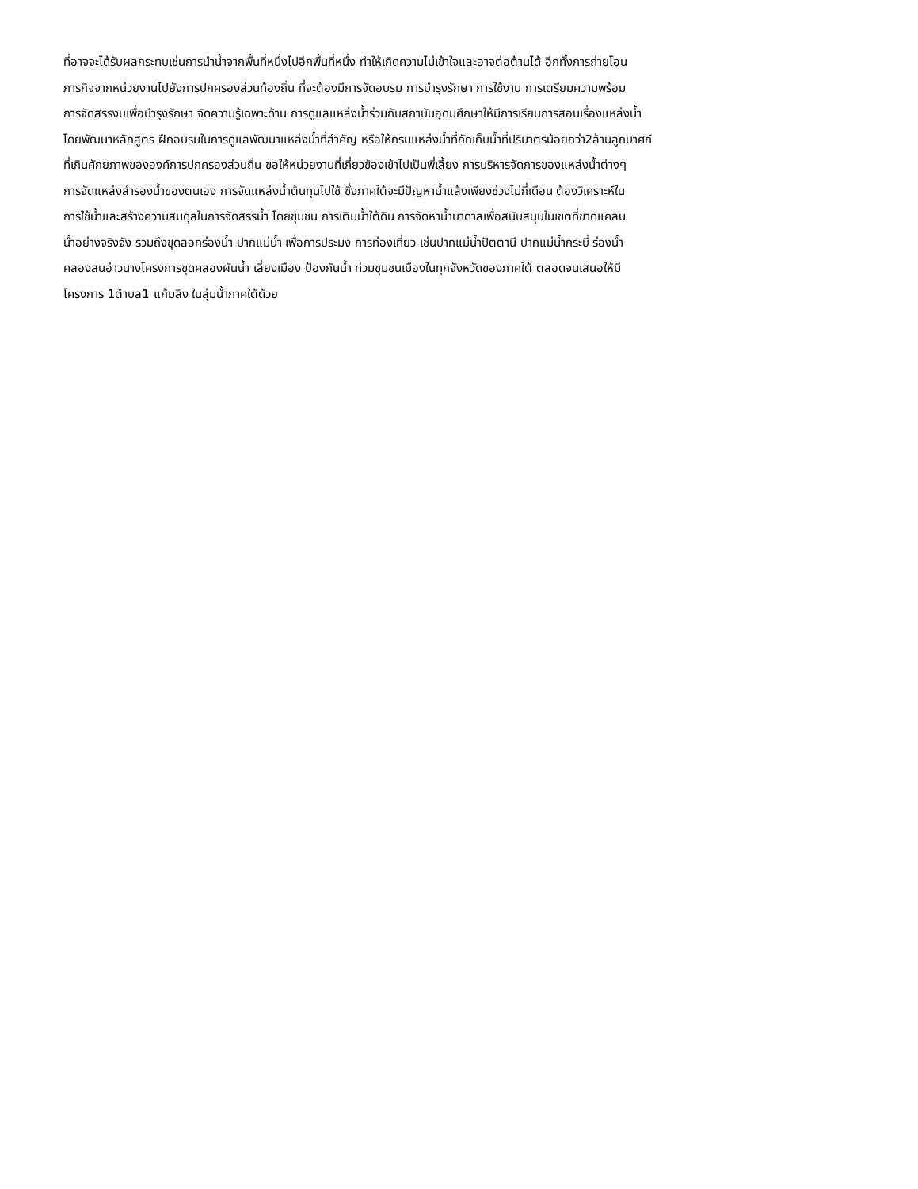ที่อาจจะได้รับผลกระทบเช่นการนำน้ำจากพื้นที่หนึ่งไปอีกพื้นที่หนึ่ง ทำให้เกิดความไม่เข้าใจและอาจต่อต้านได้ อีกทั้งการถ่ายโอน
ภารกิจจากหน่วยงานไปยังการปกครองส่วนท้องถิ่น ที่จะต้องมีการจัดอบรม การบำรุงรักษา การใช้งาน การเตรียมความพร้อม
การจัดสรรงบเพื่อบำรุงรักษา จัดความรู้เฉพาะด้าน การดูแลแหล่งน้ำร่วมกับสถาบันอุดมศึกษาให้มีการเรียนการสอนเรื่องแหล่งน้ำ
โดยพัฒนาหลักสูตร ฝึกอบรมในการดูแลพัฒนาแหล่งน้ำที่สำคัญ หรือให้กรมแหล่งน้ำที่กักเก็บน้ำที่ปริมาตรน้อยกว่า2ล้านลูกบาศก์
ที่เกินศักยภาพขององค์การปกครองส่วนถิ่น ขอให้หน่วยงานที่เกี่ยวข้องเข้าไปเป็นพี่เลี้ยง การบริหารจัดการของแหล่งน้ำต่างๆ
การจัดแหล่งสำรองน้ำของตนเอง การจัดแหล่งน้ำต้นทุนไปใช้ ซึ่งภาคใต้จะมีปัญหาน้ำแล้งเพียงช่วงไม่กี่เดือน ต้องวิเคราะห์ใน
การใช้น้ำและสร้างความสมดุลในการจัดสรรน้ำ โดยชุมชน การเติมน้ำใต้ดิน การจัดหาน้ำบาดาลเพื่อสนับสนุนในเขตที่ขาดแคลน
น้ำอย่างจริงจัง รวมถึงขุดลอกร่องน้ำ ปากแม่น้ำ เพื่อการประมง การท่องเที่ยว เช่นปากแม่น้ำปัตตานี ปากแม่น้ำกระบี่ ร่องน้ำ
คลองสนอ่าวนางโครงการขุดคลองผันน้ำ เลี่ยงเมือง ป้องกันน้ำ ท่วมชุมชนเมืองในทุกจังหวัดของภาคใต้ ตลอดจนเสนอให้มี
โครงการ 1ตำบล1 แก้มลิง ในลุ่มน้ำภาคใต้ด้วย